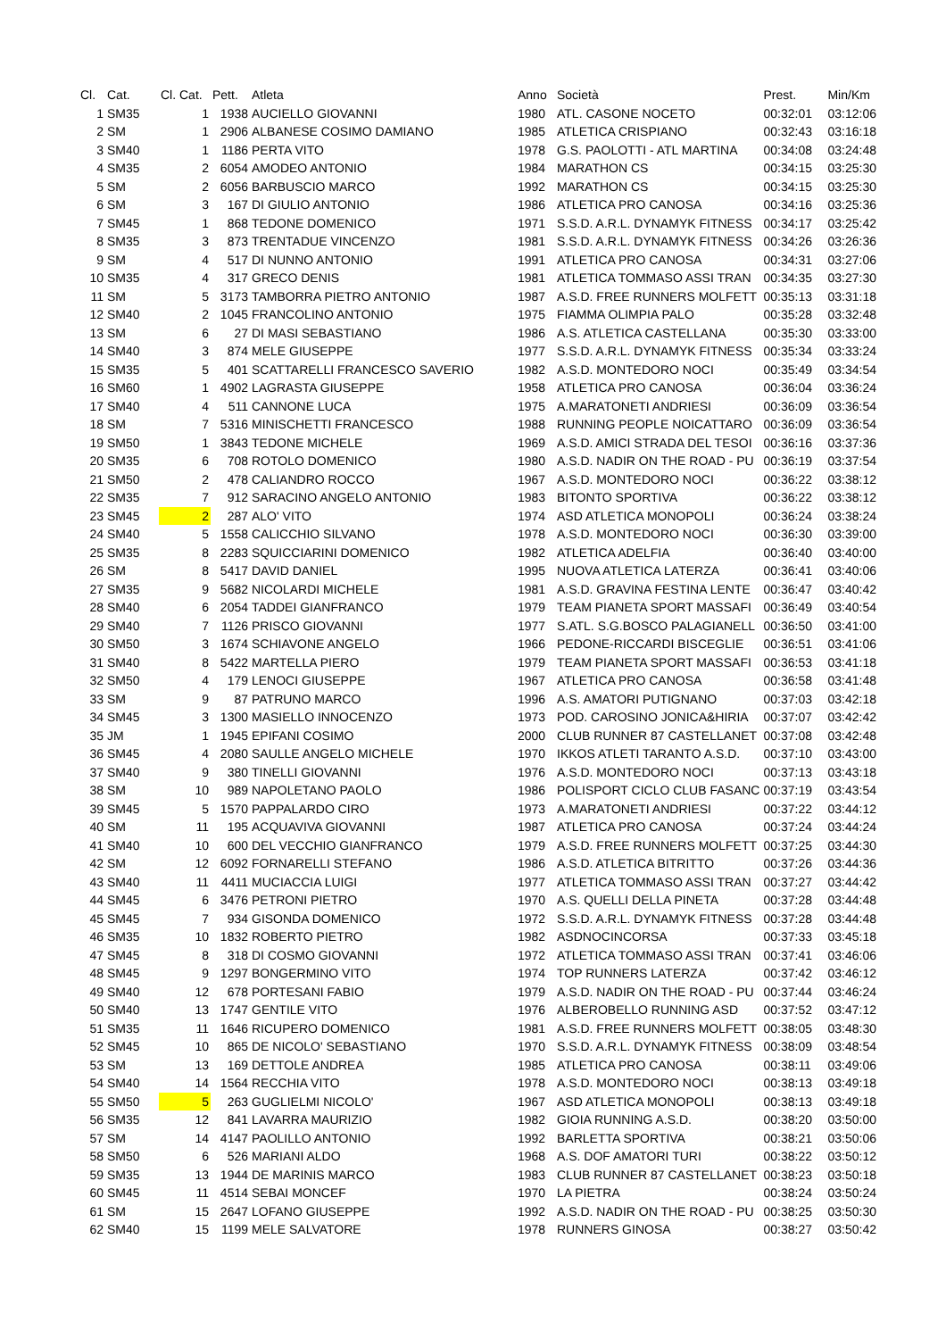| Cl. | Cat. | Cl. Cat. | Pett. | Atleta | Anno | Società | Prest. | Min/Km |
| --- | --- | --- | --- | --- | --- | --- | --- | --- |
| 1 | SM35 | 1 | 1938 | AUCIELLO GIOVANNI | 1980 | ATL. CASONE NOCETO | 00:32:01 | 03:12:06 |
| 2 | SM | 1 | 2906 | ALBANESE COSIMO DAMIANO | 1985 | ATLETICA CRISPIANO | 00:32:43 | 03:16:18 |
| 3 | SM40 | 1 | 1186 | PERTA VITO | 1978 | G.S. PAOLOTTI - ATL MARTINA | 00:34:08 | 03:24:48 |
| 4 | SM35 | 2 | 6054 | AMODEO ANTONIO | 1984 | MARATHON CS | 00:34:15 | 03:25:30 |
| 5 | SM | 2 | 6056 | BARBUSCIO MARCO | 1992 | MARATHON CS | 00:34:15 | 03:25:30 |
| 6 | SM | 3 | 167 | DI GIULIO ANTONIO | 1986 | ATLETICA PRO CANOSA | 00:34:16 | 03:25:36 |
| 7 | SM45 | 1 | 868 | TEDONE DOMENICO | 1971 | S.S.D. A.R.L. DYNAMYK FITNESS | 00:34:17 | 03:25:42 |
| 8 | SM35 | 3 | 873 | TRENTADUE VINCENZO | 1981 | S.S.D. A.R.L. DYNAMYK FITNESS | 00:34:26 | 03:26:36 |
| 9 | SM | 4 | 517 | DI NUNNO ANTONIO | 1991 | ATLETICA PRO CANOSA | 00:34:31 | 03:27:06 |
| 10 | SM35 | 4 | 317 | GRECO DENIS | 1981 | ATLETICA TOMMASO ASSI TRAN | 00:34:35 | 03:27:30 |
| 11 | SM | 5 | 3173 | TAMBORRA PIETRO ANTONIO | 1987 | A.S.D. FREE RUNNERS MOLFETT | 00:35:13 | 03:31:18 |
| 12 | SM40 | 2 | 1045 | FRANCOLINO ANTONIO | 1975 | FIAMMA OLIMPIA PALO | 00:35:28 | 03:32:48 |
| 13 | SM | 6 | 27 | DI MASI SEBASTIANO | 1986 | A.S. ATLETICA CASTELLANA | 00:35:30 | 03:33:00 |
| 14 | SM40 | 3 | 874 | MELE GIUSEPPE | 1977 | S.S.D. A.R.L. DYNAMYK FITNESS | 00:35:34 | 03:33:24 |
| 15 | SM35 | 5 | 401 | SCATTARELLI FRANCESCO SAVERIO | 1982 | A.S.D. MONTEDORO NOCI | 00:35:49 | 03:34:54 |
| 16 | SM60 | 1 | 4902 | LAGRASTA GIUSEPPE | 1958 | ATLETICA PRO CANOSA | 00:36:04 | 03:36:24 |
| 17 | SM40 | 4 | 511 | CANNONE LUCA | 1975 | A.MARATONETI ANDRIESI | 00:36:09 | 03:36:54 |
| 18 | SM | 7 | 5316 | MINISCHETTI FRANCESCO | 1988 | RUNNING PEOPLE NOICATTARO | 00:36:09 | 03:36:54 |
| 19 | SM50 | 1 | 3843 | TEDONE MICHELE | 1969 | A.S.D. AMICI STRADA DEL TESOI | 00:36:16 | 03:37:36 |
| 20 | SM35 | 6 | 708 | ROTOLO DOMENICO | 1980 | A.S.D. NADIR ON THE ROAD - PU | 00:36:19 | 03:37:54 |
| 21 | SM50 | 2 | 478 | CALIANDRO ROCCO | 1967 | A.S.D. MONTEDORO NOCI | 00:36:22 | 03:38:12 |
| 22 | SM35 | 7 | 912 | SARACINO ANGELO ANTONIO | 1983 | BITONTO SPORTIVA | 00:36:22 | 03:38:12 |
| 23 | SM45 | 2 | 287 | ALO' VITO | 1974 | ASD ATLETICA MONOPOLI | 00:36:24 | 03:38:24 |
| 24 | SM40 | 5 | 1558 | CALICCHIO SILVANO | 1978 | A.S.D. MONTEDORO NOCI | 00:36:30 | 03:39:00 |
| 25 | SM35 | 8 | 2283 | SQUICCIARINI DOMENICO | 1982 | ATLETICA ADELFIA | 00:36:40 | 03:40:00 |
| 26 | SM | 8 | 5417 | DAVID DANIEL | 1995 | NUOVA ATLETICA LATERZA | 00:36:41 | 03:40:06 |
| 27 | SM35 | 9 | 5682 | NICOLARDI MICHELE | 1981 | A.S.D. GRAVINA FESTINA LENTE | 00:36:47 | 03:40:42 |
| 28 | SM40 | 6 | 2054 | TADDEI GIANFRANCO | 1979 | TEAM PIANETA SPORT MASSAFI | 00:36:49 | 03:40:54 |
| 29 | SM40 | 7 | 1126 | PRISCO GIOVANNI | 1977 | S.ATL. S.G.BOSCO PALAGIANELL | 00:36:50 | 03:41:00 |
| 30 | SM50 | 3 | 1674 | SCHIAVONE ANGELO | 1966 | PEDONE-RICCARDI BISCEGLIE | 00:36:51 | 03:41:06 |
| 31 | SM40 | 8 | 5422 | MARTELLA PIERO | 1979 | TEAM PIANETA SPORT MASSAFI | 00:36:53 | 03:41:18 |
| 32 | SM50 | 4 | 179 | LENOCI GIUSEPPE | 1967 | ATLETICA PRO CANOSA | 00:36:58 | 03:41:48 |
| 33 | SM | 9 | 87 | PATRUNO MARCO | 1996 | A.S. AMATORI PUTIGNANO | 00:37:03 | 03:42:18 |
| 34 | SM45 | 3 | 1300 | MASIELLO INNOCENZO | 1973 | POD. CAROSINO JONICA&HIRIA | 00:37:07 | 03:42:42 |
| 35 | JM | 1 | 1945 | EPIFANI COSIMO | 2000 | CLUB RUNNER 87 CASTELLANET | 00:37:08 | 03:42:48 |
| 36 | SM45 | 4 | 2080 | SAULLE ANGELO MICHELE | 1970 | IKKOS ATLETI TARANTO A.S.D. | 00:37:10 | 03:43:00 |
| 37 | SM40 | 9 | 380 | TINELLI GIOVANNI | 1976 | A.S.D. MONTEDORO NOCI | 00:37:13 | 03:43:18 |
| 38 | SM | 10 | 989 | NAPOLETANO PAOLO | 1986 | POLISPORT CICLO CLUB FASANC | 00:37:19 | 03:43:54 |
| 39 | SM45 | 5 | 1570 | PAPPALARDO CIRO | 1973 | A.MARATONETI ANDRIESI | 00:37:22 | 03:44:12 |
| 40 | SM | 11 | 195 | ACQUAVIVA GIOVANNI | 1987 | ATLETICA PRO CANOSA | 00:37:24 | 03:44:24 |
| 41 | SM40 | 10 | 600 | DEL VECCHIO GIANFRANCO | 1979 | A.S.D. FREE RUNNERS MOLFETT | 00:37:25 | 03:44:30 |
| 42 | SM | 12 | 6092 | FORNARELLI STEFANO | 1986 | A.S.D. ATLETICA BITRITTO | 00:37:26 | 03:44:36 |
| 43 | SM40 | 11 | 4411 | MUCIACCIA LUIGI | 1977 | ATLETICA TOMMASO ASSI TRAN | 00:37:27 | 03:44:42 |
| 44 | SM45 | 6 | 3476 | PETRONI PIETRO | 1970 | A.S. QUELLI DELLA PINETA | 00:37:28 | 03:44:48 |
| 45 | SM45 | 7 | 934 | GISONDA DOMENICO | 1972 | S.S.D. A.R.L. DYNAMYK FITNESS | 00:37:28 | 03:44:48 |
| 46 | SM35 | 10 | 1832 | ROBERTO PIETRO | 1982 | ASDNOCINCORSA | 00:37:33 | 03:45:18 |
| 47 | SM45 | 8 | 318 | DI COSMO GIOVANNI | 1972 | ATLETICA TOMMASO ASSI TRAN | 00:37:41 | 03:46:06 |
| 48 | SM45 | 9 | 1297 | BONGERMINO VITO | 1974 | TOP RUNNERS LATERZA | 00:37:42 | 03:46:12 |
| 49 | SM40 | 12 | 678 | PORTESANI FABIO | 1979 | A.S.D. NADIR ON THE ROAD - PU | 00:37:44 | 03:46:24 |
| 50 | SM40 | 13 | 1747 | GENTILE VITO | 1976 | ALBEROBELLO RUNNING ASD | 00:37:52 | 03:47:12 |
| 51 | SM35 | 11 | 1646 | RICUPERO DOMENICO | 1981 | A.S.D. FREE RUNNERS MOLFETT | 00:38:05 | 03:48:30 |
| 52 | SM45 | 10 | 865 | DE NICOLO' SEBASTIANO | 1970 | S.S.D. A.R.L. DYNAMYK FITNESS | 00:38:09 | 03:48:54 |
| 53 | SM | 13 | 169 | DETTOLE ANDREA | 1985 | ATLETICA PRO CANOSA | 00:38:11 | 03:49:06 |
| 54 | SM40 | 14 | 1564 | RECCHIA VITO | 1978 | A.S.D. MONTEDORO NOCI | 00:38:13 | 03:49:18 |
| 55 | SM50 | 5 | 263 | GUGLIELMI NICOLO' | 1967 | ASD ATLETICA MONOPOLI | 00:38:13 | 03:49:18 |
| 56 | SM35 | 12 | 841 | LAVARRA MAURIZIO | 1982 | GIOIA RUNNING A.S.D. | 00:38:20 | 03:50:00 |
| 57 | SM | 14 | 4147 | PAOLILLO ANTONIO | 1992 | BARLETTA SPORTIVA | 00:38:21 | 03:50:06 |
| 58 | SM50 | 6 | 526 | MARIANI ALDO | 1968 | A.S. DOF AMATORI TURI | 00:38:22 | 03:50:12 |
| 59 | SM35 | 13 | 1944 | DE MARINIS MARCO | 1983 | CLUB RUNNER 87 CASTELLANET | 00:38:23 | 03:50:18 |
| 60 | SM45 | 11 | 4514 | SEBAI MONCEF | 1970 | LA PIETRA | 00:38:24 | 03:50:24 |
| 61 | SM | 15 | 2647 | LOFANO GIUSEPPE | 1992 | A.S.D. NADIR ON THE ROAD - PU | 00:38:25 | 03:50:30 |
| 62 | SM40 | 15 | 1199 | MELE SALVATORE | 1978 | RUNNERS GINOSA | 00:38:27 | 03:50:42 |